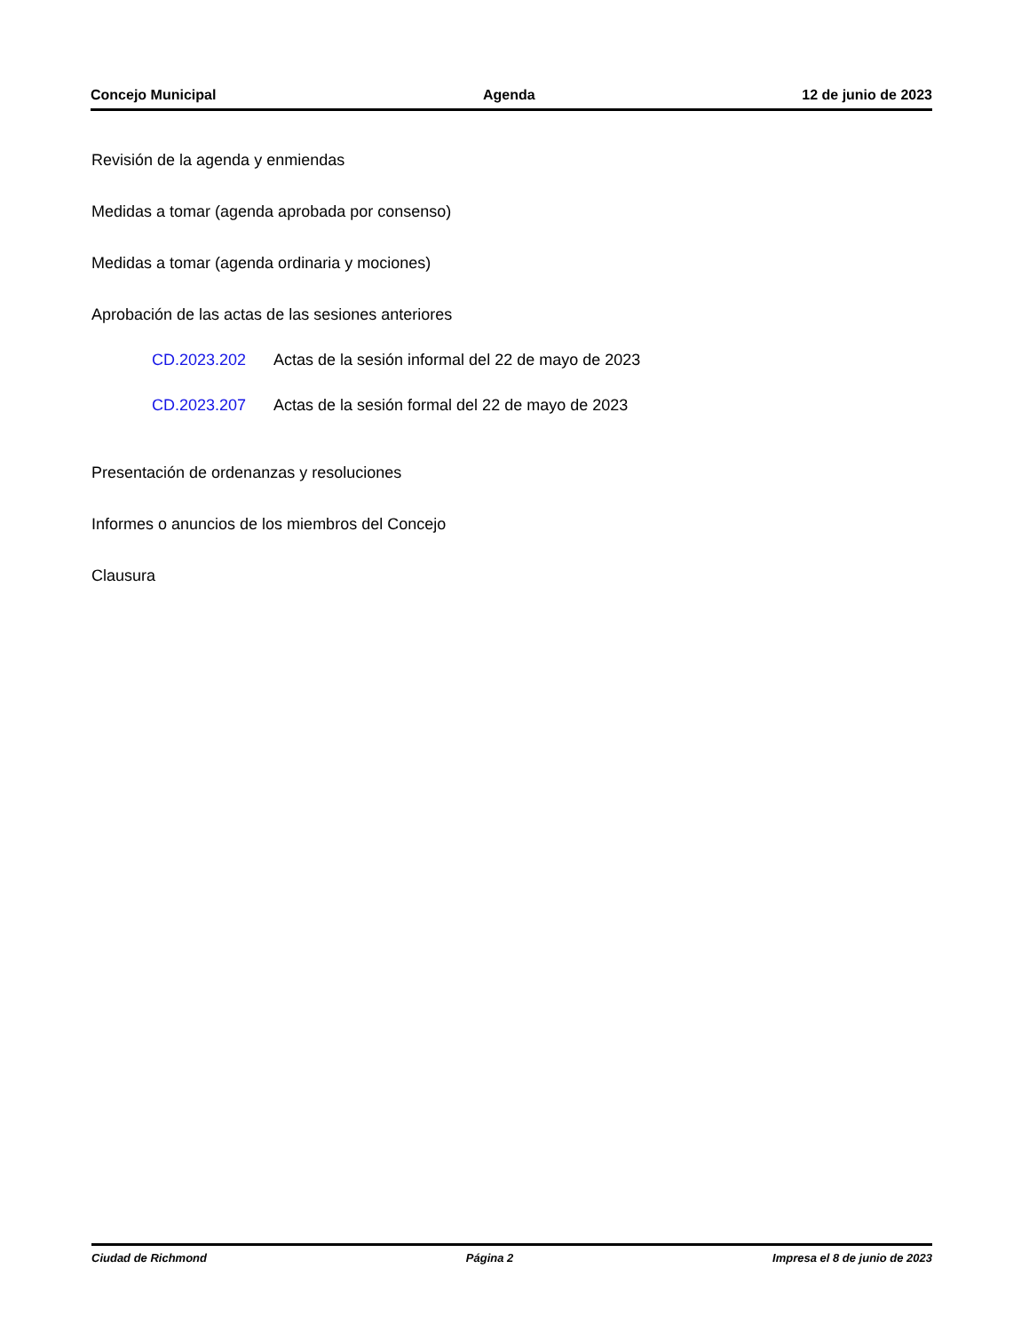Concejo Municipal Agenda 12 de junio de 2023
Revisión de la agenda y enmiendas
Medidas a tomar (agenda aprobada por consenso)
Medidas a tomar (agenda ordinaria y mociones)
Aprobación de las actas de las sesiones anteriores
CD.2023.202 Actas de la sesión informal del 22 de mayo de 2023
CD.2023.207 Actas de la sesión formal del 22 de mayo de 2023
Presentación de ordenanzas y resoluciones
Informes o anuncios de los miembros del Concejo
Clausura
Ciudad de Richmond Página 2 Impresa el 8 de junio de 2023